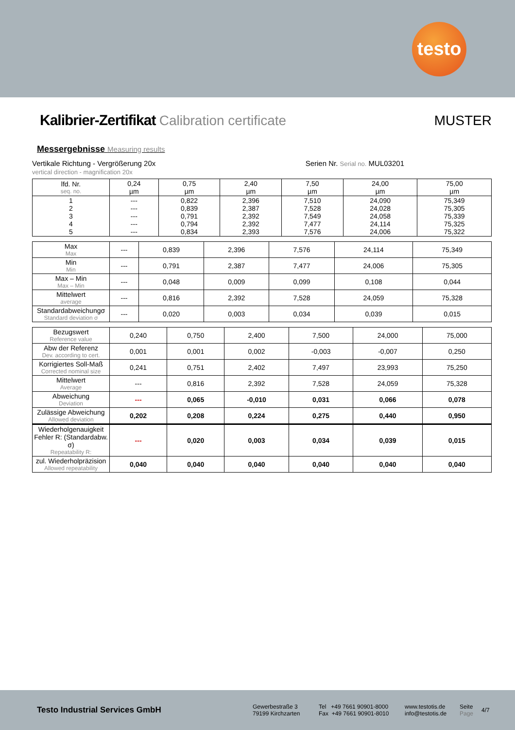testo
Kalibrier-Zertifikat Calibration certificate
MUSTER
Messergebnisse Measuring results
Vertikale Richtung - Vergrößerung 20x
vertical direction - magnification 20x
Serien Nr. Serial no. MUL03201
| lfd. Nr. seq. no. | 0,24 µm | 0,75 µm | 2,40 µm | 7,50 µm | 24,00 µm | 75,00 µm |
| 1 2 3 4 5 | --- --- --- --- --- | 0,822 0,839 0,791 0,794 0,834 | 2,396 2,387 2,392 2,392 2,393 | 7,510 7,528 7,549 7,477 7,576 | 24,090 24,028 24,058 24,114 24,006 | 75,349 75,305 75,339 75,325 75,322 |
| Max Max | --- | 0,839 | 2,396 | 7,576 | 24,114 | 75,349 |
| Min Min | --- | 0,791 | 2,387 | 7,477 | 24,006 | 75,305 |
| Max – Min Max – Min | --- | 0,048 | 0,009 | 0,099 | 0,108 | 0,044 |
| Mittelwert average | --- | 0,816 | 2,392 | 7,528 | 24,059 | 75,328 |
| Standardabweichungσ Standard deviation σ | --- | 0,020 | 0,003 | 0,034 | 0,039 | 0,015 |
| Bezugswert Reference value | 0,240 | 0,750 | 2,400 | 7,500 | 24,000 | 75,000 |
| Abw der Referenz Dev. according to cert. | 0,001 | 0,001 | 0,002 | -0,003 | -0,007 | 0,250 |
| Korrigiertes Soll-Maß Corrected nominal size | 0,241 | 0,751 | 2,402 | 7,497 | 23,993 | 75,250 |
| Mittelwert Average | --- | 0,816 | 2,392 | 7,528 | 24,059 | 75,328 |
| Abweichung Deviation | --- | 0,065 | -0,010 | 0,031 | 0,066 | 0,078 |
| Zulässige Abweichung Allowed deviation | 0,202 | 0,208 | 0,224 | 0,275 | 0,440 | 0,950 |
| Wiederholgenauigkeit Fehler R: (Standardabw. σ) Repeatability R: | --- | 0,020 | 0,003 | 0,034 | 0,039 | 0,015 |
| zul. Wiederholpräzision Allowed repeatability | 0,040 | 0,040 | 0,040 | 0,040 | 0,040 | 0,040 |
Testo Industrial Services GmbH
Gewerbestraße 3
79199 Kirchzarten
Tel +49 7661 90901-8000
Fax +49 7661 90901-8010
www.testotis.de
info@testotis.de
Seite
Page
4/7